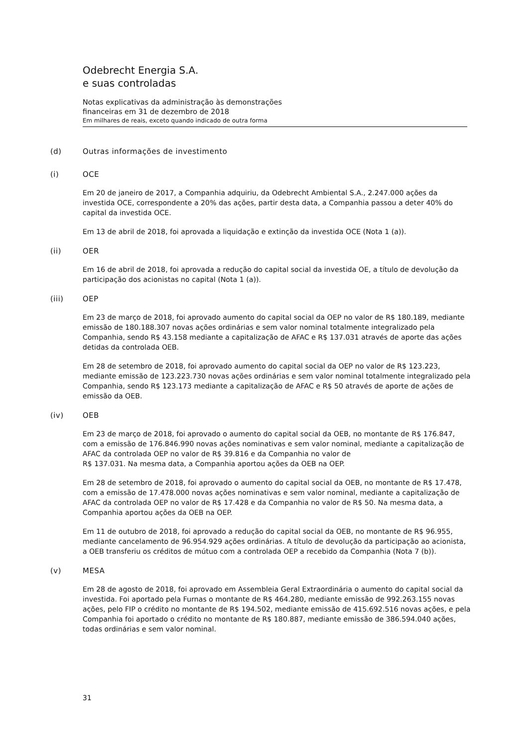Odebrecht Energia S.A.
e suas controladas
Notas explicativas da administração às demonstrações
financeiras em 31 de dezembro de 2018
Em milhares de reais, exceto quando indicado de outra forma
(d) Outras informações de investimento
(i) OCE
Em 20 de janeiro de 2017, a Companhia adquiriu, da Odebrecht Ambiental S.A., 2.247.000 ações da investida OCE, correspondente a 20% das ações, partir desta data, a Companhia passou a deter 40% do capital da investida OCE.
Em 13 de abril de 2018, foi aprovada a liquidação e extinção da investida OCE (Nota 1 (a)).
(ii) OER
Em 16 de abril de 2018, foi aprovada a redução do capital social da investida OE, a título de devolução da participação dos acionistas no capital (Nota 1 (a)).
(iii) OEP
Em 23 de março de 2018, foi aprovado aumento do capital social da OEP no valor de R$ 180.189, mediante emissão de 180.188.307 novas ações ordinárias e sem valor nominal totalmente integralizado pela Companhia, sendo R$ 43.158 mediante a capitalização de AFAC e R$ 137.031 através de aporte das ações detidas da controlada OEB.
Em 28 de setembro de 2018, foi aprovado aumento do capital social da OEP no valor de R$ 123.223, mediante emissão de 123.223.730 novas ações ordinárias e sem valor nominal totalmente integralizado pela Companhia, sendo R$ 123.173 mediante a capitalização de AFAC e R$ 50 através de aporte de ações de emissão da OEB.
(iv) OEB
Em 23 de março de 2018, foi aprovado o aumento do capital social da OEB, no montante de R$ 176.847, com a emissão de 176.846.990 novas ações nominativas e sem valor nominal, mediante a capitalização de AFAC da controlada OEP no valor de R$ 39.816 e da Companhia no valor de
R$ 137.031. Na mesma data, a Companhia aportou ações da OEB na OEP.
Em 28 de setembro de 2018, foi aprovado o aumento do capital social da OEB, no montante de R$ 17.478, com a emissão de 17.478.000 novas ações nominativas e sem valor nominal, mediante a capitalização de AFAC da controlada OEP no valor de R$ 17.428 e da Companhia no valor de R$ 50. Na mesma data, a Companhia aportou ações da OEB na OEP.
Em 11 de outubro de 2018, foi aprovado a redução do capital social da OEB, no montante de R$ 96.955, mediante cancelamento de 96.954.929 ações ordinárias. A título de devolução da participação ao acionista, a OEB transferiu os créditos de mútuo com a controlada OEP a recebido da Companhia (Nota 7 (b)).
(v) MESA
Em 28 de agosto de 2018, foi aprovado em Assembleia Geral Extraordinária o aumento do capital social da investida. Foi aportado pela Furnas o montante de R$ 464.280, mediante emissão de 992.263.155 novas ações, pelo FIP o crédito no montante de R$ 194.502, mediante emissão de 415.692.516 novas ações, e pela Companhia foi aportado o crédito no montante de R$ 180.887, mediante emissão de 386.594.040 ações, todas ordinárias e sem valor nominal.
31